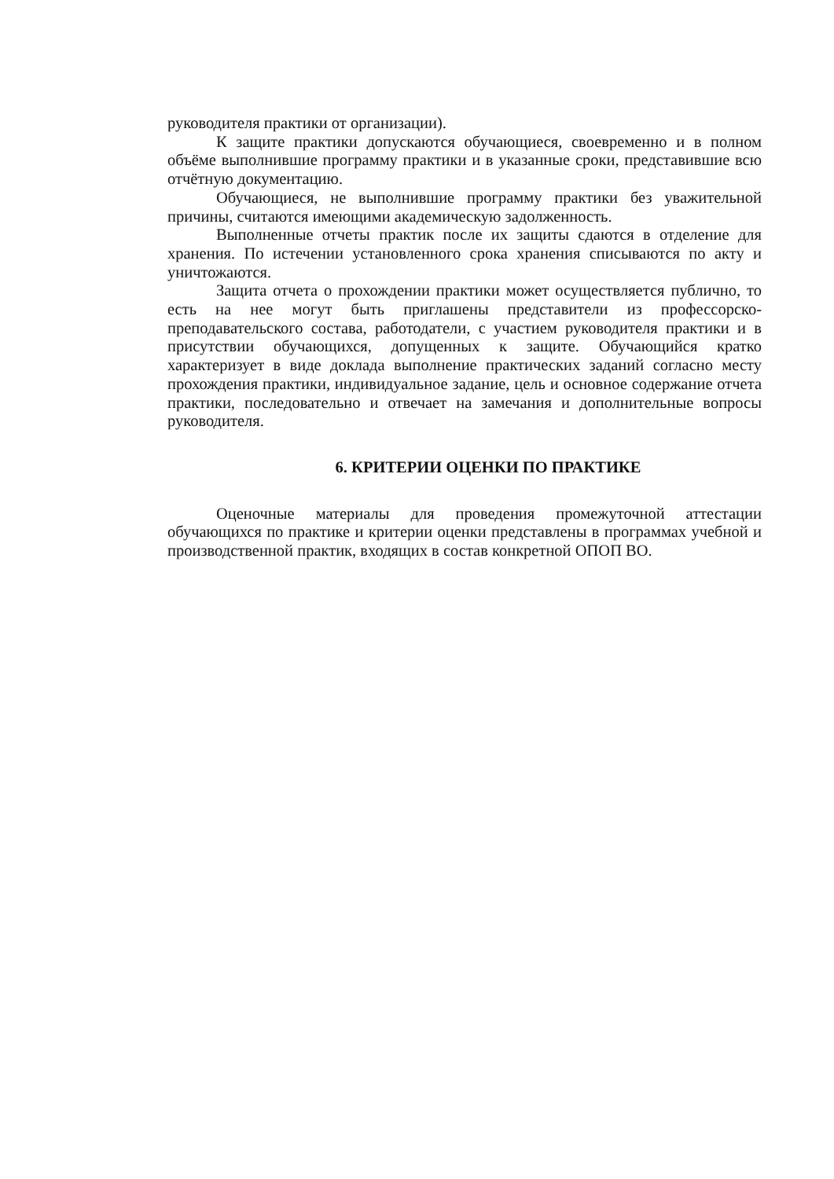руководителя практики от организации).
К защите практики допускаются обучающиеся, своевременно и в полном объёме выполнившие программу практики и в указанные сроки, представившие всю отчётную документацию.
Обучающиеся, не выполнившие программу практики без уважительной причины, считаются имеющими академическую задолженность.
Выполненные отчеты практик после их защиты сдаются в отделение для хранения. По истечении установленного срока хранения списываются по акту и уничтожаются.
Защита отчета о прохождении практики может осуществляется публично, то есть на нее могут быть приглашены представители из профессорско-преподавательского состава, работодатели, с участием руководителя практики и в присутствии обучающихся, допущенных к защите. Обучающийся кратко характеризует в виде доклада выполнение практических заданий согласно месту прохождения практики, индивидуальное задание, цель и основное содержание отчета практики, последовательно и отвечает на замечания и дополнительные вопросы руководителя.
6. КРИТЕРИИ ОЦЕНКИ ПО ПРАКТИКЕ
Оценочные материалы для проведения промежуточной аттестации обучающихся по практике и критерии оценки представлены в программах учебной и производственной практик, входящих в состав конкретной ОПОП ВО.